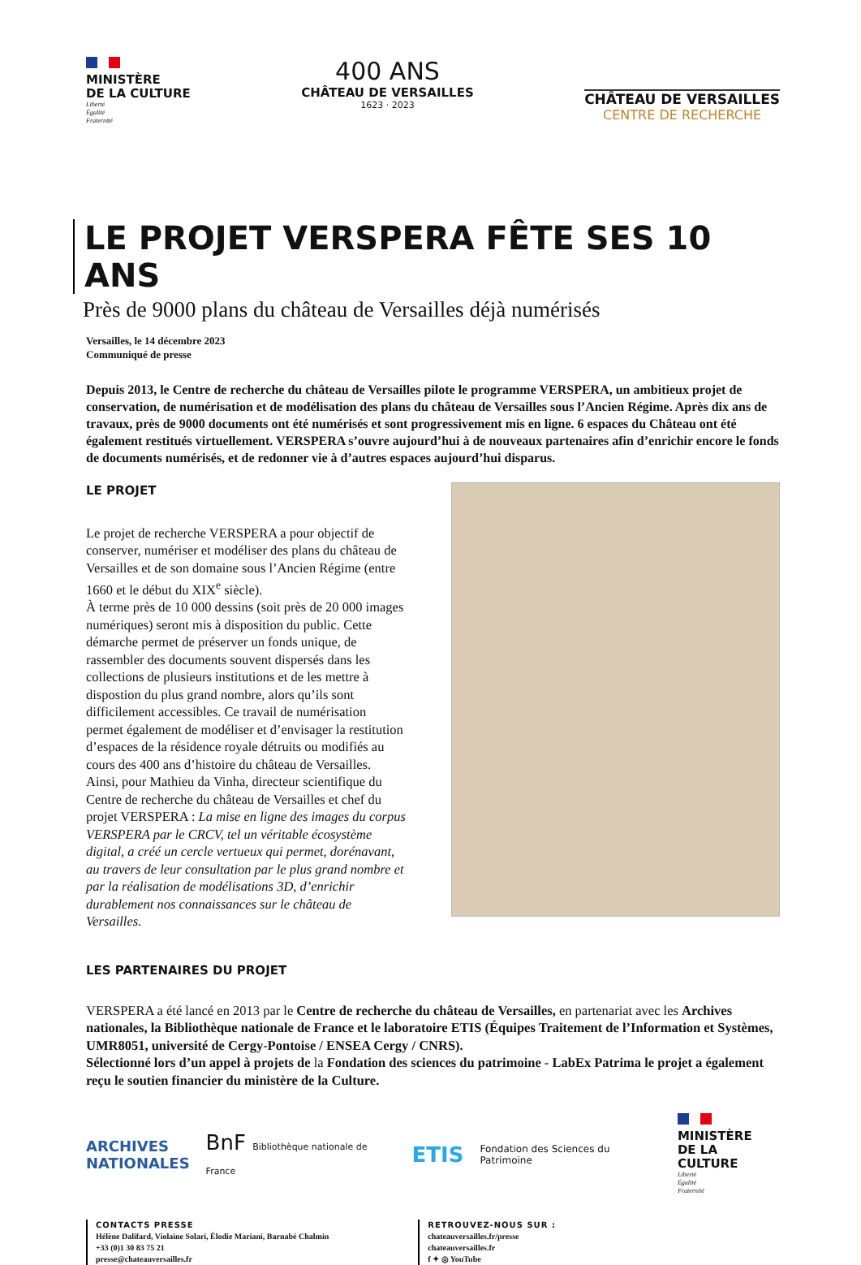MINISTÈRE
DE LA CULTURE
Liberté
Égalité
Fraternité
400 ANS
CHÂTEAU DE VERSAILLES
1623 · 2023
CHÂTEAU DE VERSAILLES
CENTRE DE RECHERCHE
LE PROJET VERSPERA FÊTE SES 10 ANS
Près de 9000 plans du château de Versailles déjà numérisés
Versailles, le 14 décembre 2023
Communiqué de presse
Depuis 2013, le Centre de recherche du château de Versailles pilote le programme VERSPERA, un ambitieux projet de conservation, de numérisation et de modélisation des plans du château de Versailles sous l’Ancien Régime. Après dix ans de travaux, près de 9000 documents ont été numérisés et sont progressivement mis en ligne. 6 espaces du Château ont été également restitués virtuellement. VERSPERA s’ouvre aujourd’hui à de nouveaux partenaires afin d’enrichir encore le fonds de documents numérisés, et de redonner vie à d’autres espaces aujourd’hui disparus.
LE PROJET
Le projet de recherche VERSPERA a pour objectif de conserver, numériser et modéliser des plans du château de Versailles et de son domaine sous l’Ancien Régime (entre 1660 et le début du XIX<sup>e</sup> siècle).
À terme près de 10 000 dessins (soit près de 20 000 images numériques) seront mis à disposition du public. Cette démarche permet de préserver un fonds unique, de rassembler des documents souvent dispersés dans les collections de plusieurs institutions et de les mettre à dispostion du plus grand nombre, alors qu’ils sont difficilement accessibles. Ce travail de numérisation permet également de modéliser et d’envisager la restitution d’espaces de la résidence royale détruits ou modifiés au cours des 400 ans d’histoire du château de Versailles.
Ainsi, pour Mathieu da Vinha, directeur scientifique du Centre de recherche du château de Versailles et chef du projet VERSPERA : La mise en ligne des images du corpus VERSPERA par le CRCV, tel un véritable écosystème digital, a créé un cercle vertueux qui permet, dorénavant, au travers de leur consultation par le plus grand nombre et par la réalisation de modélisations 3D, d’enrichir durablement nos connaissances sur le château de Versailles.
LES PARTENAIRES DU PROJET
VERSPERA a été lancé en 2013 par le Centre de recherche du château de Versailles, en partenariat avec les Archives nationales, la Bibliothèque nationale de France et le laboratoire ETIS (Équipes Traitement de l’Information et Systèmes, UMR8051, université de Cergy-Pontoise / ENSEA Cergy / CNRS).
Sélectionné lors d’un appel à projets de la Fondation des sciences du patrimoine - LabEx Patrima le projet a également reçu le soutien financier du ministère de la Culture.
ARCHIVES
NATIONALES
BnF Bibliothèque nationale de France
ETIS
Fondation des Sciences du Patrimoine
MINISTÈRE
DE LA CULTURE
Liberté
Égalité
Fraternité
CONTACTS PRESSE
Hélène Dalifard, Violaine Solari, Élodie Mariani, Barnabé Chalmin
+33 (0)1 30 83 75 21
presse@chateauversailles.fr
RETROUVEZ-NOUS SUR :
chateauversailles.fr/presse
chateauversailles.fr
f ✦ ◎ YouTube